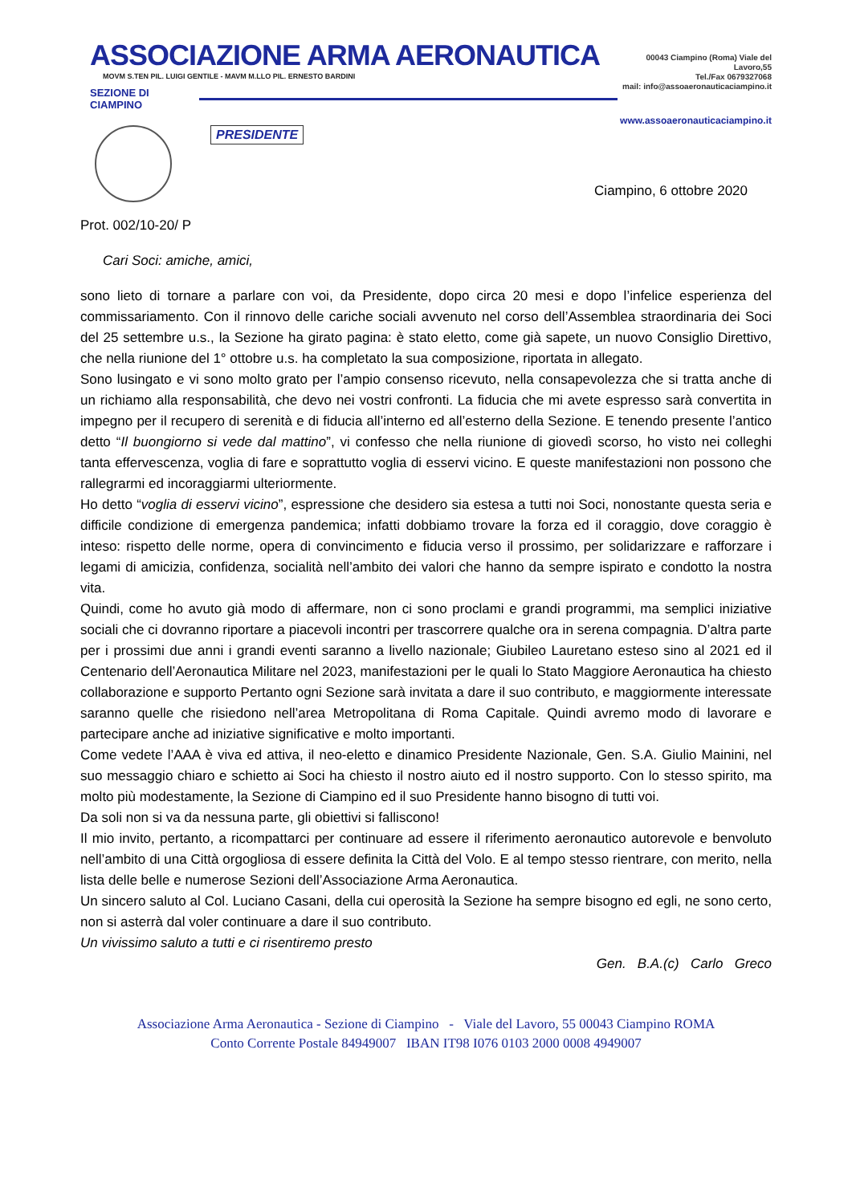ASSOCIAZIONE ARMA AERONAUTICA
MOVM S.TEN PIL. LUIGI GENTILE - MAVM M.LLO PIL. ERNESTO BARDINI
SEZIONE DI CIAMPINO
PRESIDENTE
00043 Ciampino (Roma) Viale del Lavoro,55
Tel./Fax 0679327068
mail: info@assoaeronauticaciampino.it
www.assoaeronauticaciampino.it
Ciampino, 6 ottobre 2020
Prot. 002/10-20/ P
Cari Soci: amiche, amici,
sono lieto di tornare a parlare con voi, da Presidente, dopo circa 20 mesi e dopo l’infelice esperienza del commissariamento. Con il rinnovo delle cariche sociali avvenuto nel corso dell’Assemblea straordinaria dei Soci del 25 settembre u.s., la Sezione ha girato pagina: è stato eletto, come già sapete, un nuovo Consiglio Direttivo, che nella riunione del 1° ottobre u.s. ha completato la sua composizione, riportata in allegato.
Sono lusingato e vi sono molto grato per l’ampio consenso ricevuto, nella consapevolezza che si tratta anche di un richiamo alla responsabilità, che devo nei vostri confronti. La fiducia che mi avete espresso sarà convertita in impegno per il recupero di serenità e di fiducia all’interno ed all’esterno della Sezione. E tenendo presente l’antico detto “Il buongiorno si vede dal mattino”, vi confesso che nella riunione di giovedì scorso, ho visto nei colleghi tanta effervescenza, voglia di fare e soprattutto voglia di esservi vicino. E queste manifestazioni non possono che rallegrarmi ed incoraggiarmi ulteriormente.
Ho detto “voglia di esservi vicino”, espressione che desidero sia estesa a tutti noi Soci, nonostante questa seria e difficile condizione di emergenza pandemica; infatti dobbiamo trovare la forza ed il coraggio, dove coraggio è inteso: rispetto delle norme, opera di convincimento e fiducia verso il prossimo, per solidarizzare e rafforzare i legami di amicizia, confidenza, socialità nell’ambito dei valori che hanno da sempre ispirato e condotto la nostra vita.
Quindi, come ho avuto già modo di affermare, non ci sono proclami e grandi programmi, ma semplici iniziative sociali che ci dovranno riportare a piacevoli incontri per trascorrere qualche ora in serena compagnia. D’altra parte per i prossimi due anni i grandi eventi saranno a livello nazionale; Giubileo Lauretano esteso sino al 2021 ed il Centenario dell’Aeronautica Militare nel 2023, manifestazioni per le quali lo Stato Maggiore Aeronautica ha chiesto collaborazione e supporto Pertanto ogni Sezione sarà invitata a dare il suo contributo, e maggiormente interessate saranno quelle che risiedono nell’area Metropolitana di Roma Capitale. Quindi avremo modo di lavorare e partecipare anche ad iniziative significative e molto importanti.
Come vedete l’AAA è viva ed attiva, il neo-eletto e dinamico Presidente Nazionale, Gen. S.A. Giulio Mainini, nel suo messaggio chiaro e schietto ai Soci ha chiesto il nostro aiuto ed il nostro supporto. Con lo stesso spirito, ma molto più modestamente, la Sezione di Ciampino ed il suo Presidente hanno bisogno di tutti voi.
Da soli non si va da nessuna parte, gli obiettivi si falliscono!
Il mio invito, pertanto, a ricompattarci per continuare ad essere il riferimento aeronautico autorevole e benvoluto nell’ambito di una Città orgogliosa di essere definita la Città del Volo. E al tempo stesso rientrare, con merito, nella lista delle belle e numerose Sezioni dell’Associazione Arma Aeronautica.
Un sincero saluto al Col. Luciano Casani, della cui operosità la Sezione ha sempre bisogno ed egli, ne sono certo, non si asterrà dal voler continuare a dare il suo contributo.
Un vivissimo saluto a tutti e ci risentiremo presto
Gen. B.A.(c) Carlo Greco
Associazione Arma Aeronautica - Sezione di Ciampino - Viale del Lavoro, 55 00043 Ciampino ROMA
Conto Corrente Postale 84949007 IBAN IT98 I076 0103 2000 0008 4949007